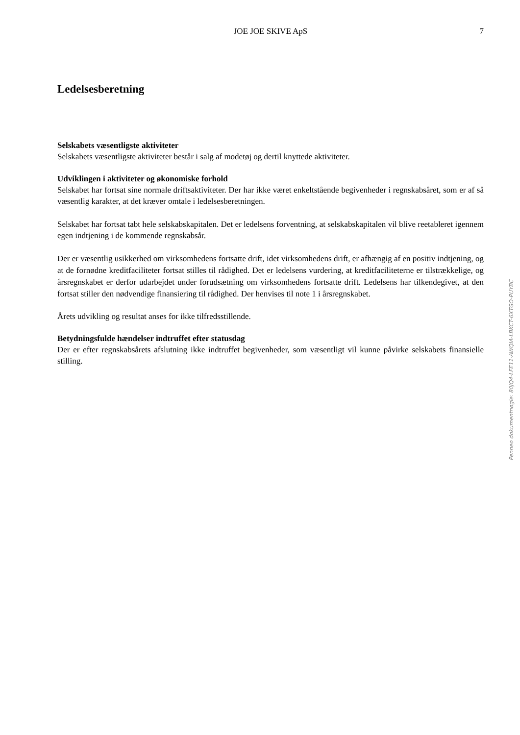JOE JOE SKIVE ApS 7
Ledelsesberetning
Selskabets væsentligste aktiviteter
Selskabets væsentligste aktiviteter består i salg af modetøj og dertil knyttede aktiviteter.
Udviklingen i aktiviteter og økonomiske forhold
Selskabet har fortsat sine normale driftsaktiviteter. Der har ikke været enkeltstående begivenheder i regnskabsåret, som er af så væsentlig karakter, at det kræver omtale i ledelsesberetningen.
Selskabet har fortsat tabt hele selskabskapitalen. Det er ledelsens forventning, at selskabskapitalen vil blive reetableret igennem egen indtjening i de kommende regnskabsår.
Der er væsentlig usikkerhed om virksomhedens fortsatte drift, idet virksomhedens drift, er afhængig af en positiv indtjening, og at de fornødne kreditfaciliteter fortsat stilles til rådighed. Det er ledelsens vurdering, at kreditfaciliteterne er tilstrækkelige, og årsregnskabet er derfor udarbejdet under forudsætning om virksomhedens fortsatte drift. Ledelsens har tilkendegivet, at den fortsat stiller den nødvendige finansiering til rådighed. Der henvises til note 1 i årsregnskabet.
Årets udvikling og resultat anses for ikke tilfredsstillende.
Betydningsfulde hændelser indtruffet efter statusdag
Der er efter regnskabsårets afslutning ikke indtruffet begivenheder, som væsentligt vil kunne påvirke selskabets finansielle stilling.
Penneo dokumentnøgle: 80JQ4-LFE11-AWQIA-LBKCT-6XTGO-PUYBC